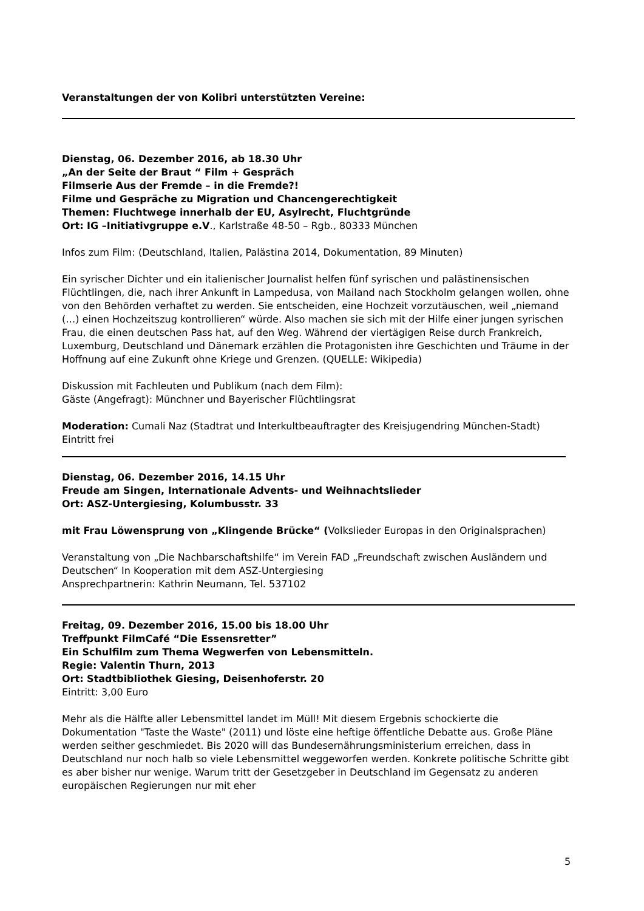Veranstaltungen der von Kolibri unterstützten Vereine:
Dienstag, 06. Dezember 2016, ab 18.30 Uhr
„An der Seite der Braut “ Film + Gespräch
Filmserie Aus der Fremde – in die Fremde?!
Filme und Gespräche zu Migration und Chancengerechtigkeit
Themen: Fluchtwege innerhalb der EU, Asylrecht, Fluchtgründe
Ort: IG –Initiativgruppe e.V., Karlstraße 48-50 – Rgb., 80333 München
Infos zum Film: (Deutschland, Italien, Palästina 2014, Dokumentation, 89 Minuten)
Ein syrischer Dichter und ein italienischer Journalist helfen fünf syrischen und palästinensischen Flüchtlingen, die, nach ihrer Ankunft in Lampedusa, von Mailand nach Stockholm gelangen wollen, ohne von den Behörden verhaftet zu werden. Sie entscheiden, eine Hochzeit vorzutäuschen, weil „niemand (…) einen Hochzeitszug kontrollieren“ würde. Also machen sie sich mit der Hilfe einer jungen syrischen Frau, die einen deutschen Pass hat, auf den Weg. Während der viertägigen Reise durch Frankreich, Luxemburg, Deutschland und Dänemark erzählen die Protagonisten ihre Geschichten und Träume in der Hoffnung auf eine Zukunft ohne Kriege und Grenzen. (QUELLE: Wikipedia)
Diskussion mit Fachleuten und Publikum (nach dem Film):
Gäste (Angefragt): Münchner und Bayerischer Flüchtlingsrat
Moderation: Cumali Naz (Stadtrat und Interkultbeauftragter des Kreisjugendring München-Stadt)
Eintritt frei
Dienstag, 06. Dezember 2016, 14.15 Uhr
Freude am Singen, Internationale Advents- und Weihnachtslieder
Ort: ASZ-Untergiesing, Kolumbusstr. 33
mit Frau Löwensprung von „Klingende Brücke“ (Volkslieder Europas in den Originalsprachen)
Veranstaltung von „Die Nachbarschaftshilfe“ im Verein FAD „Freundschaft zwischen Ausländern und Deutschen“ In Kooperation mit dem ASZ-Untergiesing
Ansprechpartnerin: Kathrin Neumann, Tel. 537102
Freitag, 09. Dezember 2016, 15.00 bis 18.00 Uhr
Treffpunkt FilmCafé “Die Essensretter”
Ein Schulfilm zum Thema Wegwerfen von Lebensmitteln.
Regie: Valentin Thurn, 2013
Ort: Stadtbibliothek Giesing, Deisenhoferstr. 20
Eintritt: 3,00 Euro
Mehr als die Hälfte aller Lebensmittel landet im Müll! Mit diesem Ergebnis schockierte die Dokumentation "Taste the Waste" (2011) und löste eine heftige öffentliche Debatte aus. Große Pläne werden seither geschmiedet. Bis 2020 will das Bundesernährungsministerium erreichen, dass in Deutschland nur noch halb so viele Lebensmittel weggeworfen werden. Konkrete politische Schritte gibt es aber bisher nur wenige. Warum tritt der Gesetzgeber in Deutschland im Gegensatz zu anderen europäischen Regierungen nur mit eher
5